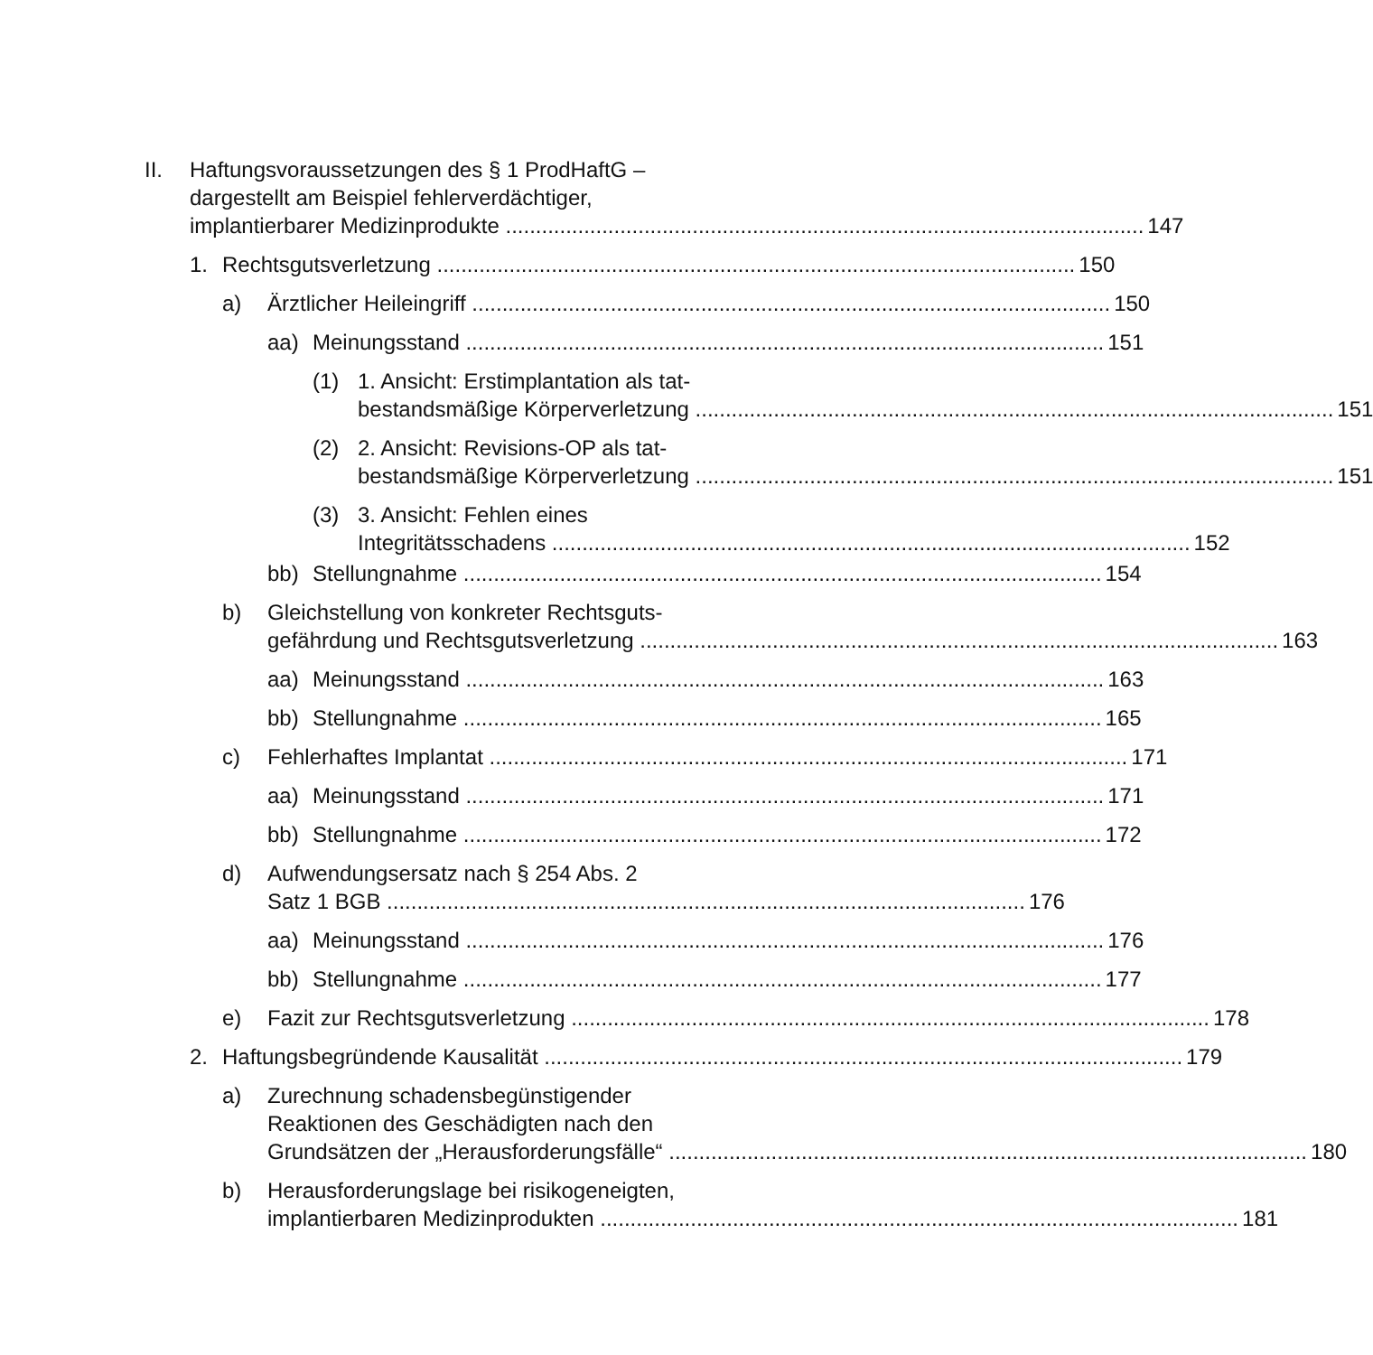II. Haftungsvoraussetzungen des § 1 ProdHaftG –
dargestellt am Beispiel fehlerverdächtiger,
implantierbarer Medizinprodukte 147
1. Rechtsgutsverletzung 150
a) Ärztlicher Heileingriff 150
aa) Meinungsstand 151
(1) 1. Ansicht: Erstimplantation als tat-
bestandsmäßige Körperverletzung 151
(2) 2. Ansicht: Revisions-OP als tat-
bestandsmäßige Körperverletzung 151
(3) 3. Ansicht: Fehlen eines
Integritätsschadens 152
bb) Stellungnahme 154
b) Gleichstellung von konkreter Rechtsguts-
gefährdung und Rechtsgutsverletzung 163
aa) Meinungsstand 163
bb) Stellungnahme 165
c) Fehlerhaftes Implantat 171
aa) Meinungsstand 171
bb) Stellungnahme 172
d) Aufwendungsersatz nach § 254 Abs. 2
Satz 1 BGB 176
aa) Meinungsstand 176
bb) Stellungnahme 177
e) Fazit zur Rechtsgutsverletzung 178
2. Haftungsbegründende Kausalität 179
a) Zurechnung schadensbegünstigender
Reaktionen des Geschädigten nach den
Grundsätzen der „Herausforderungsfälle“180
b) Herausforderungslage bei risikogeneigten,
implantierbaren Medizinprodukten 181